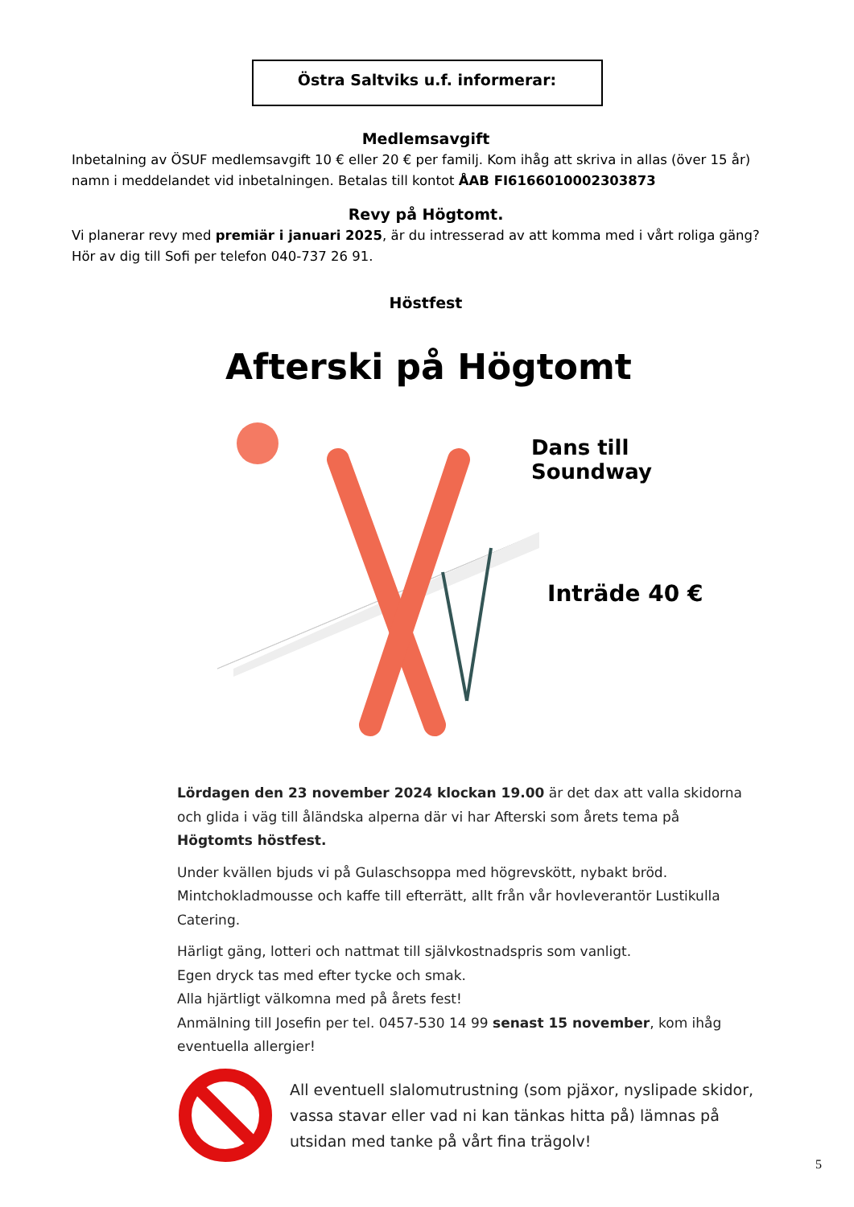Östra Saltviks u.f. informerar:
Medlemsavgift
Inbetalning av ÖSUF medlemsavgift 10 € eller 20 € per familj. Kom ihåg att skriva in allas (över 15 år) namn i meddelandet vid inbetalningen. Betalas till kontot ÅAB FI6166010002303873
Revy på Högtomt.
Vi planerar revy med premiär i januari 2025, är du intresserad av att komma med i vårt roliga gäng? Hör av dig till Sofi per telefon 040-737 26 91.
Höstfest
Afterski på Högtomt
Dans till Soundway
Inträde 40 €
Lördagen den 23 november 2024 klockan 19.00 är det dax att valla skidorna och glida i väg till åländska alperna där vi har Afterski som årets tema på Högtomts höstfest.
Under kvällen bjuds vi på Gulaschsoppa med högrevskött, nybakt bröd. Mintchokladmousse och kaffe till efterrätt, allt från vår hovleverantör Lustikulla Catering.
Härligt gäng, lotteri och nattmat till självkostnadspris som vanligt.
Egen dryck tas med efter tycke och smak.
Alla hjärtligt välkomna med på årets fest!
Anmälning till Josefin per tel. 0457-530 14 99 senast 15 november, kom ihåg eventuella allergier!
All eventuell slalomutrustning (som pjäxor, nyslipade skidor, vassa stavar eller vad ni kan tänkas hitta på) lämnas på utsidan med tanke på vårt fina trägolv!
5